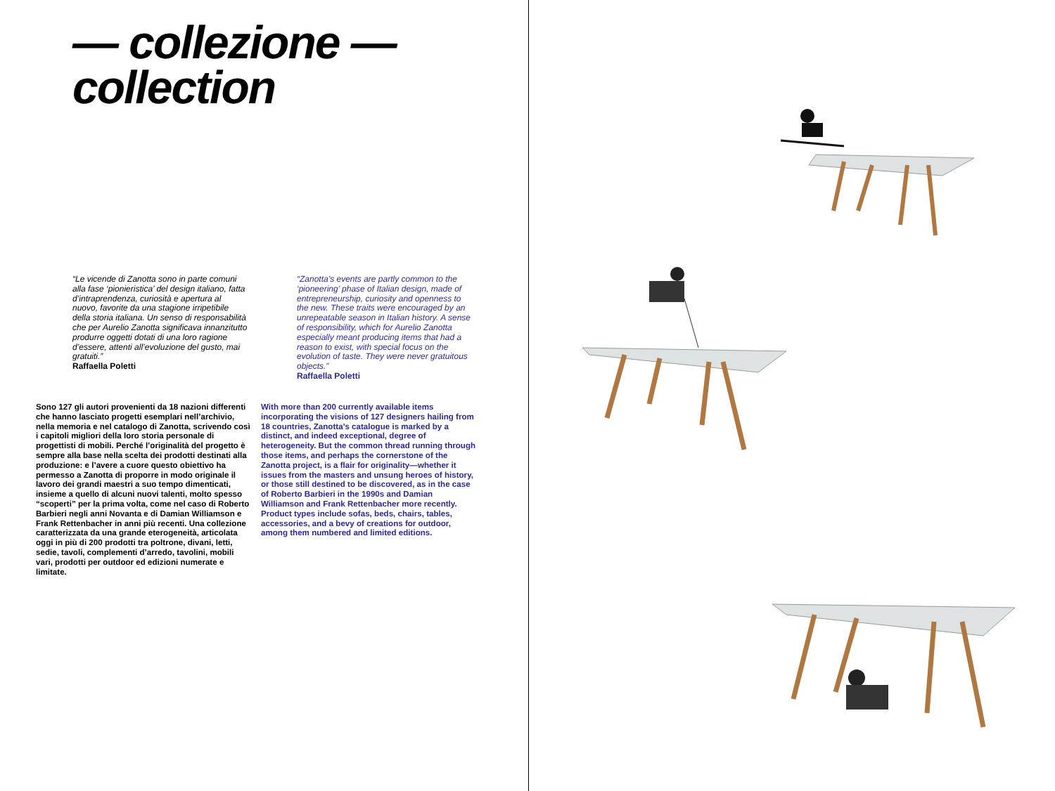— collezione —
collection
“Le vicende di Zanotta sono in parte comuni alla fase ‘pionieristica’ del design italiano, fatta d’intraprendenza, curiosità e apertura al nuovo, favorite da una stagione irripetibile della storia italiana. Un senso di responsabilità che per Aurelio Zanotta significava innanzitutto produrre oggetti dotati di una loro ragione d’essere, attenti all’evoluzione del gusto, mai gratuiti.”
Raffaella Poletti
“Zanotta’s events are partly common to the ‘pioneering’ phase of Italian design, made of entrepreneurship, curiosity and openness to the new. These traits were encouraged by an unrepeatable season in Italian history. A sense of responsibility, which for Aurelio Zanotta especially meant producing items that had a reason to exist, with special focus on the evolution of taste. They were never gratuitous objects.”
Raffaella Poletti
Sono 127 gli autori provenienti da 18 nazioni differenti che hanno lasciato progetti esemplari nell’archivio, nella memoria e nel catalogo di Zanotta, scrivendo così i capitoli migliori della loro storia personale di progettisti di mobili. Perché l’originalità del progetto è sempre alla base nella scelta dei prodotti destinati alla produzione: e l’avere a cuore questo obiettivo ha permesso a Zanotta di proporre in modo originale il lavoro dei grandi maestri a suo tempo dimenticati, insieme a quello di alcuni nuovi talenti, molto spesso “scoperti” per la prima volta, come nel caso di Roberto Barbieri negli anni Novanta e di Damian Williamson e Frank Rettenbacher in anni più recenti. Una collezione caratterizzata da una grande eterogeneità, articolata oggi in più di 200 prodotti tra poltrone, divani, letti, sedie, tavoli, complementi d’arredo, tavolini, mobili vari, prodotti per outdoor ed edizioni numerate e limitate.
With more than 200 currently available items incorporating the visions of 127 designers hailing from 18 countries, Zanotta’s catalogue is marked by a distinct, and indeed exceptional, degree of heterogeneity. But the common thread running through those items, and perhaps the cornerstone of the Zanotta project, is a flair for originality—whether it issues from the masters and unsung heroes of history, or those still destined to be discovered, as in the case of Roberto Barbieri in the 1990s and Damian Williamson and Frank Rettenbacher more recently. Product types include sofas, beds, chairs, tables, accessories, and a bevy of creations for outdoor, among them numbered and limited editions.